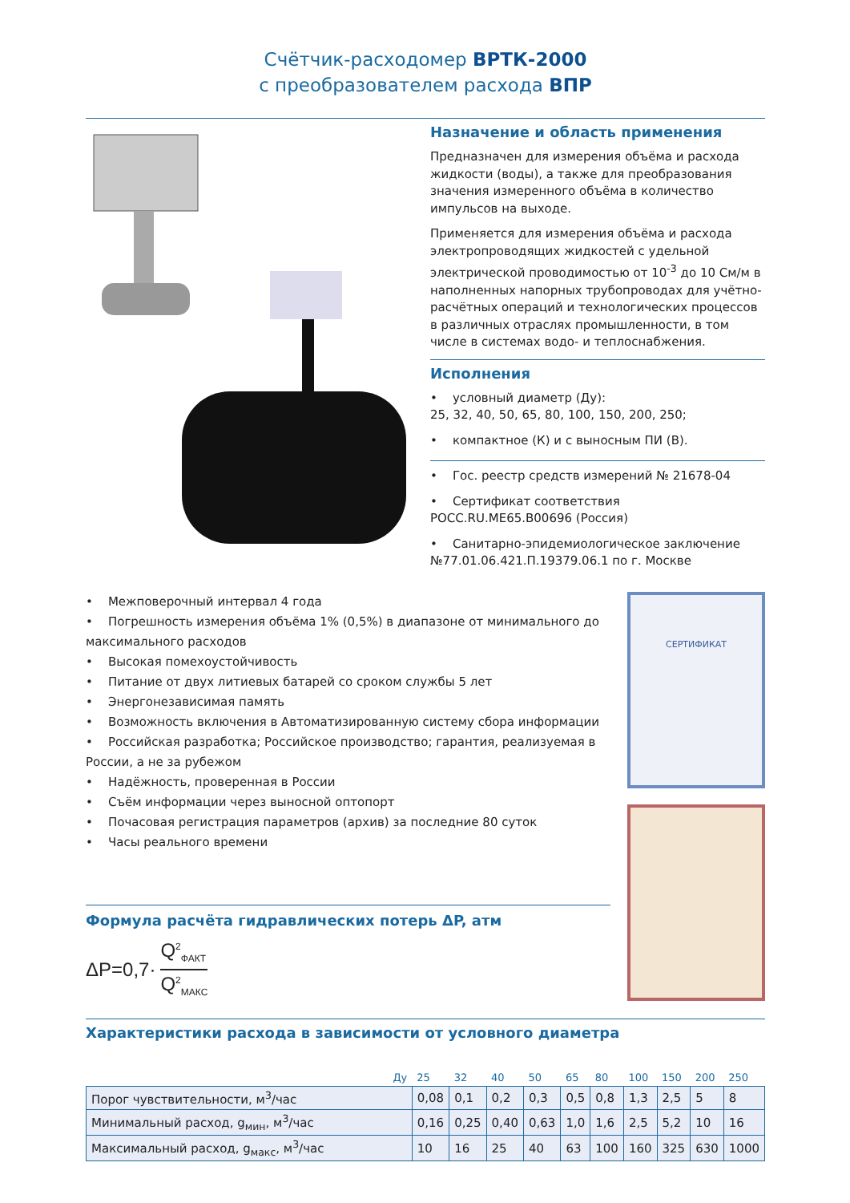Счётчик-расходомер ВРТК-2000
с преобразователем расхода ВПР
Назначение и область применения
Предназначен для измерения объёма и расхода жидкости (воды), а также для преобразования значения измеренного объёма в количество импульсов на выходе.
Применяется для измерения объёма и расхода электропроводящих жидкостей с удельной электрической проводимостью от 10<sup>-3</sup> до 10 См/м в наполненных напорных трубопроводах для учётно-расчётных операций и технологических процессов в различных отраслях промышленности, в том числе в системах водо- и теплоснабжения.
Исполнения
• условный диаметр (Ду):
25, 32, 40, 50, 65, 80, 100, 150, 200, 250;
• компактное (К) и с выносным ПИ (В).
• Гос. реестр средств измерений № 21678-04
• Сертификат соответствия РОСС.RU.ME65.B00696 (Россия)
• Санитарно-эпидемиологическое заключение №77.01.06.421.П.19379.06.1 по г. Москве
• Межповерочный интервал 4 года
• Погрешность измерения объёма 1% (0,5%) в диапазоне от минимального до максимального расходов
• Высокая помехоустойчивость
• Питание от двух литиевых батарей со сроком службы 5 лет
• Энергонезависимая память
• Возможность включения в Автоматизированную систему сбора информации
• Российская разработка; Российское производство; гарантия, реализуемая в России, а не за рубежом
• Надёжность, проверенная в России
• Съём информации через выносной оптопорт
• Почасовая регистрация параметров (архив) за последние 80 суток
• Часы реального времени
Формула расчёта гидравлических потерь ΔP, атм
ΔP=0,7· Q<sup>2</sup><sub>ФАКТ</sub> Q<sup>2</sup><sub>МАКС</sub>
СЕРТИФИКАТ
Характеристики расхода в зависимости от условного диаметра
| Ду | 25 | 32 | 40 | 50 | 65 | 80 | 100 | 150 | 200 | 250 |
| Порог чувствительности, м<sup>3</sup>/час | 0,08 | 0,1 | 0,2 | 0,3 | 0,5 | 0,8 | 1,3 | 2,5 | 5 | 8 |
| Минимальный расход, g<sub>мин</sub>, м<sup>3</sup>/час | 0,16 | 0,25 | 0,40 | 0,63 | 1,0 | 1,6 | 2,5 | 5,2 | 10 | 16 |
| Максимальный расход, g<sub>макс</sub>, м<sup>3</sup>/час | 10 | 16 | 25 | 40 | 63 | 100 | 160 | 325 | 630 | 1000 |